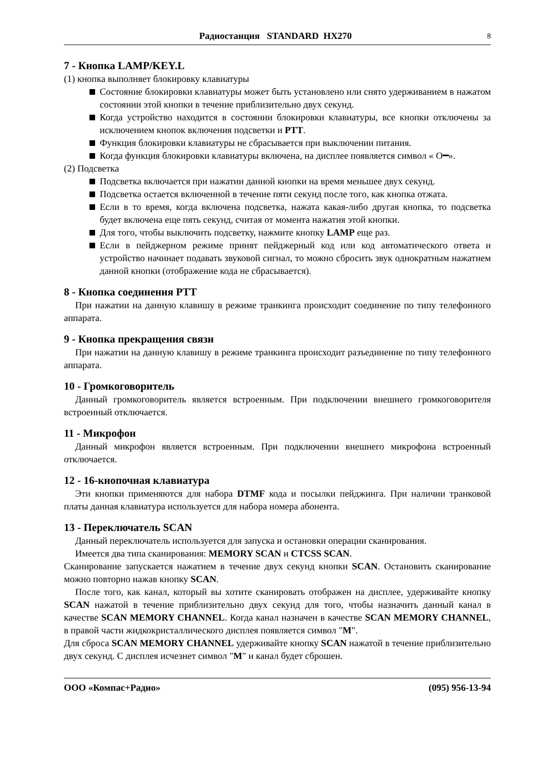Радиостанция STANDARD HX270 8
7 - Кнопка LAMP/KEY.L
(1) кнопка выполняет блокировку клавиатуры
Состояние блокировки клавиатуры может быть установлено или снято удерживанием в нажатом состоянии этой кнопки в течение приблизительно двух секунд.
Когда устройство находится в состоянии блокировки клавиатуры, все кнопки отключены за исключением кнопок включения подсветки и PTT.
Функция блокировки клавиатуры не сбрасывается при выключении питания.
Когда функция блокировки клавиатуры включена, на дисплее появляется символ « O━».
(2) Подсветка
Подсветка включается при нажатии данной кнопки на время меньшее двух секунд.
Подсветка остается включенной в течение пяти секунд после того, как кнопка отжата.
Если в то время, когда включена подсветка, нажата какая-либо другая кнопка, то подсветка будет включена еще пять секунд, считая от момента нажатия этой кнопки.
Для того, чтобы выключить подсветку, нажмите кнопку LAMP еще раз.
Если в пейджерном режиме принят пейджерный код или код автоматического ответа и устройство начинает подавать звуковой сигнал, то можно сбросить звук однократным нажатием данной кнопки (отображение кода не сбрасывается).
8 - Кнопка соединения PTT
При нажатии на данную клавишу в режиме транкинга происходит соединение по типу телефонного аппарата.
9 - Кнопка прекращения связи
При нажатии на данную клавишу в режиме транкинга происходит разъединение по типу телефонного аппарата.
10 - Громкоговоритель
Данный громкоговоритель является встроенным. При подключении внешнего громкоговорителя встроенный отключается.
11 - Микрофон
Данный микрофон является встроенным. При подключении внешнего микрофона встроенный отключается.
12 - 16-кнопочная клавиатура
Эти кнопки применяются для набора DTMF кода и посылки пейджинга. При наличии транковой платы данная клавиатура используется для набора номера абонента.
13 - Переключатель SCAN
Данный переключатель используется для запуска и остановки операции сканирования.
Имеется два типа сканирования: MEMORY SCAN и CTCSS SCAN.
Сканирование запускается нажатием в течение двух секунд кнопки SCAN. Остановить сканирование можно повторно нажав кнопку SCAN.
После того, как канал, который вы хотите сканировать отображен на дисплее, удерживайте кнопку SCAN нажатой в течение приблизительно двух секунд для того, чтобы назначить данный канал в качестве SCAN MEMORY CHANNEL. Когда канал назначен в качестве SCAN MEMORY CHANNEL, в правой части жидкокристаллического дисплея появляется символ "M".
Для сброса SCAN MEMORY CHANNEL удерживайте кнопку SCAN нажатой в течение приблизительно двух секунд. С дисплея исчезнет символ "M" и канал будет сброшен.
ООО «Компас+Радио» (095) 956-13-94